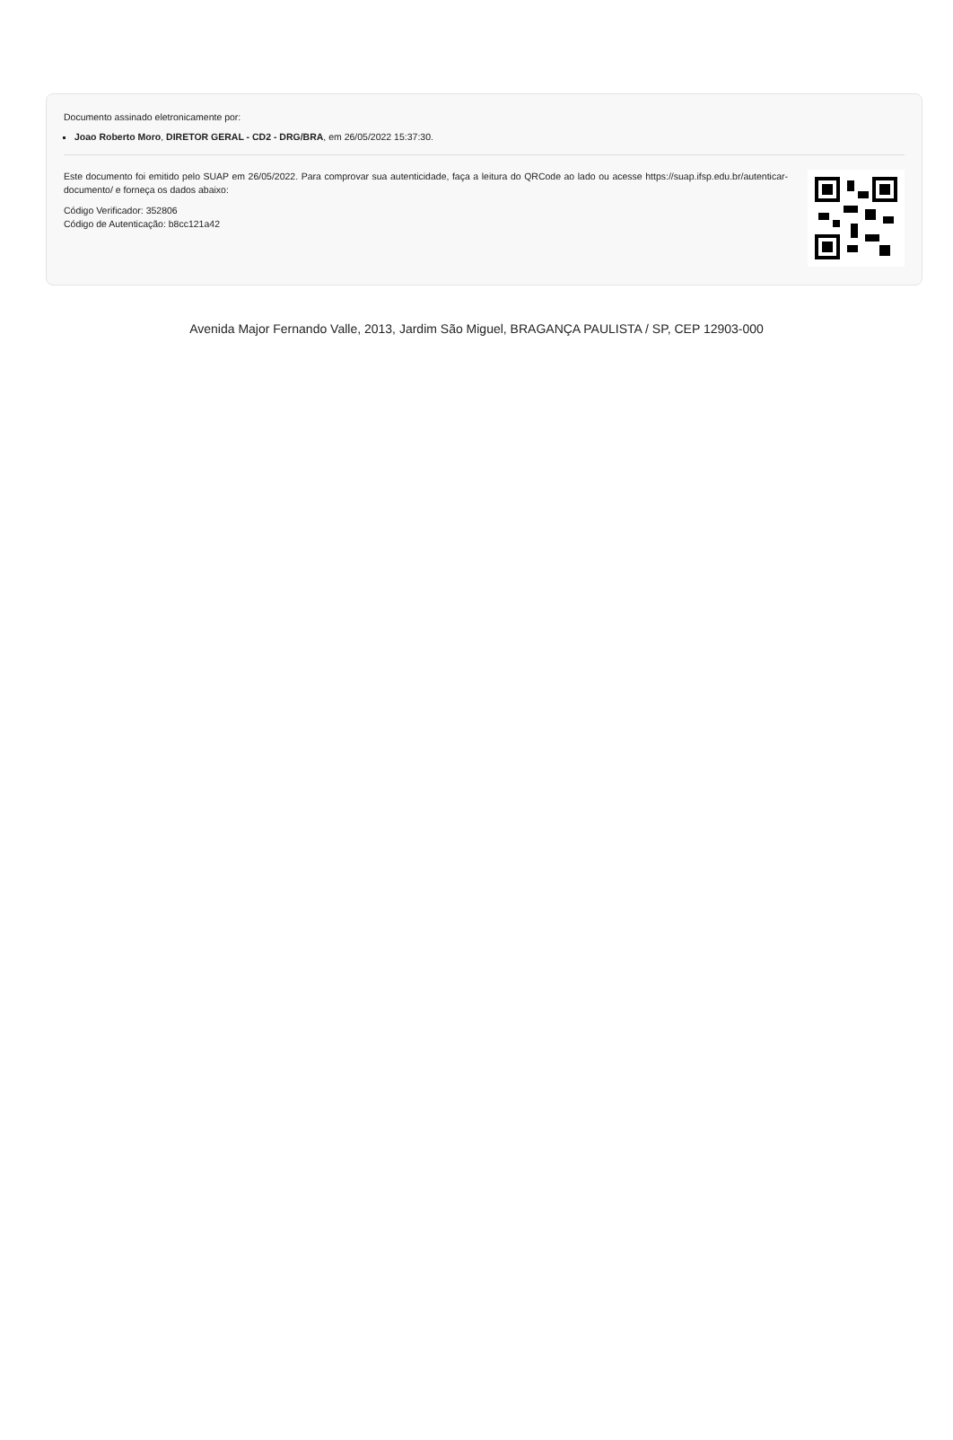Documento assinado eletronicamente por:
Joao Roberto Moro, DIRETOR GERAL - CD2 - DRG/BRA, em 26/05/2022 15:37:30.
Este documento foi emitido pelo SUAP em 26/05/2022. Para comprovar sua autenticidade, faça a leitura do QRCode ao lado ou acesse https://suap.ifsp.edu.br/autenticar-documento/ e forneça os dados abaixo:
Código Verificador: 352806
Código de Autenticação: b8cc121a42
Avenida Major Fernando Valle, 2013, Jardim São Miguel, BRAGANÇA PAULISTA / SP, CEP 12903-000